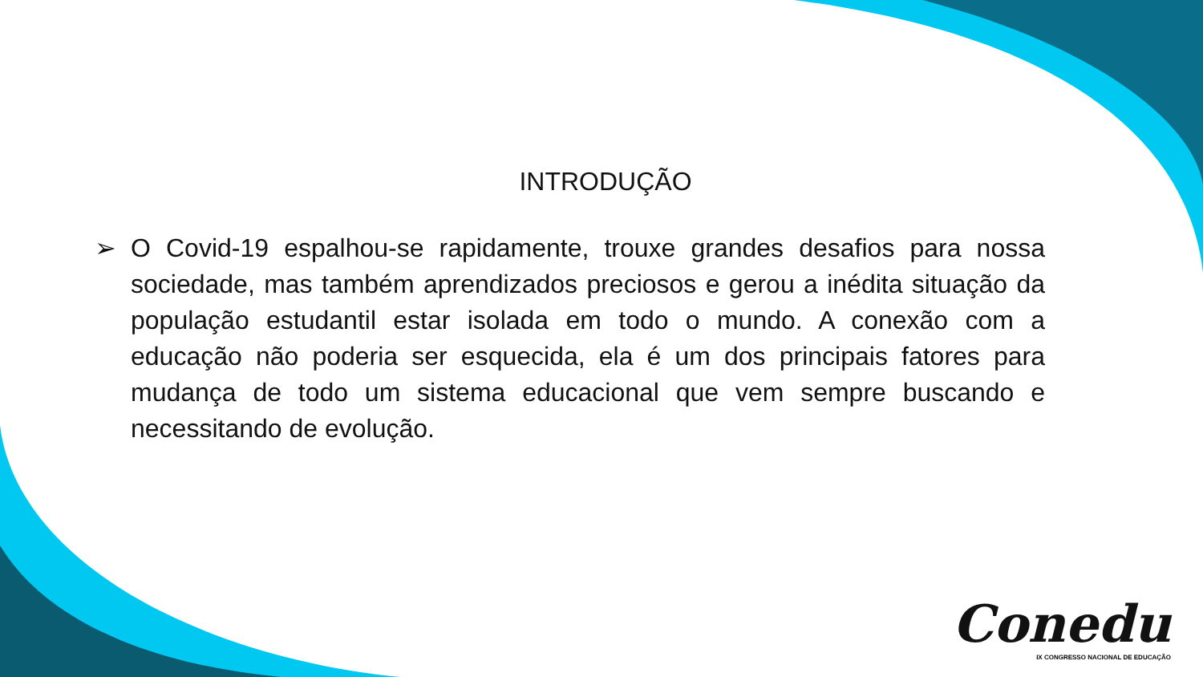INTRODUÇÃO
➢ O Covid-19 espalhou-se rapidamente, trouxe grandes desafios para nossa sociedade, mas também aprendizados preciosos e gerou a inédita situação da população estudantil estar isolada em todo o mundo. A conexão com a educação não poderia ser esquecida, ela é um dos principais fatores para mudança de todo um sistema educacional que vem sempre buscando e necessitando de evolução.
Conedu
IX CONGRESSO NACIONAL DE EDUCAÇÃO